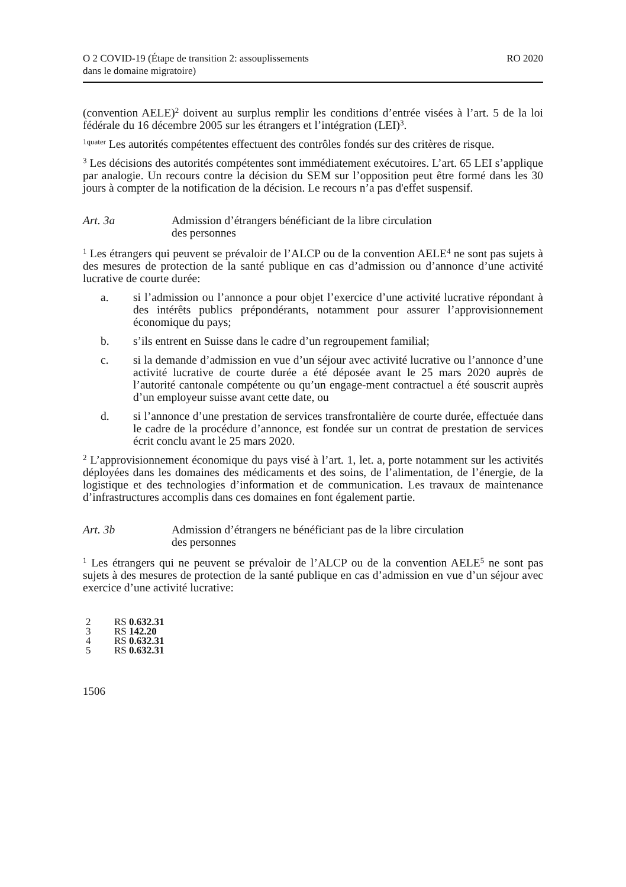O 2 COVID-19 (Étape de transition 2: assouplissements
dans le domaine migratoire)
RO 2020
(convention AELE)<sup>2</sup> doivent au surplus remplir les conditions d’entrée visées à l’art. 5 de la loi fédérale du 16 décembre 2005 sur les étrangers et l’intégration (LEI)<sup>3</sup>.
<sup>1quater</sup> Les autorités compétentes effectuent des contrôles fondés sur des critères de risque.
<sup>3</sup> Les décisions des autorités compétentes sont immédiatement exécutoires. L’art. 65 LEI s’applique par analogie. Un recours contre la décision du SEM sur l’opposition peut être formé dans les 30 jours à compter de la notification de la décision. Le recours n’a pas d'effet suspensif.
Art. 3a Admission d’étrangers bénéficiant de la libre circulation
des personnes
<sup>1</sup> Les étrangers qui peuvent se prévaloir de l’ALCP ou de la convention AELE<sup>4</sup> ne sont pas sujets à des mesures de protection de la santé publique en cas d’admission ou d’annonce d’une activité lucrative de courte durée:
a. si l’admission ou l’annonce a pour objet l’exercice d’une activité lucrative répondant à des intérêts publics prépondérants, notamment pour assurer l’approvisionnement économique du pays;
b. s’ils entrent en Suisse dans le cadre d’un regroupement familial;
c. si la demande d’admission en vue d’un séjour avec activité lucrative ou l’annonce d’une activité lucrative de courte durée a été déposée avant le 25 mars 2020 auprès de l’autorité cantonale compétente ou qu’un engage-ment contractuel a été souscrit auprès d’un employeur suisse avant cette date, ou
d. si l’annonce d’une prestation de services transfrontalière de courte durée, effectuée dans le cadre de la procédure d’annonce, est fondée sur un contrat de prestation de services écrit conclu avant le 25 mars 2020.
<sup>2</sup> L’approvisionnement économique du pays visé à l’art. 1, let. a, porte notamment sur les activités déployées dans les domaines des médicaments et des soins, de l’alimentation, de l’énergie, de la logistique et des technologies d’information et de communication. Les travaux de maintenance d’infrastructures accomplis dans ces domaines en font également partie.
Art. 3b Admission d’étrangers ne bénéficiant pas de la libre circulation
des personnes
<sup>1</sup> Les étrangers qui ne peuvent se prévaloir de l’ALCP ou de la convention AELE<sup>5</sup> ne sont pas sujets à des mesures de protection de la santé publique en cas d’admission en vue d’un séjour avec exercice d’une activité lucrative:
2 RS 0.632.31
3 RS 142.20
4 RS 0.632.31
5 RS 0.632.31
1506